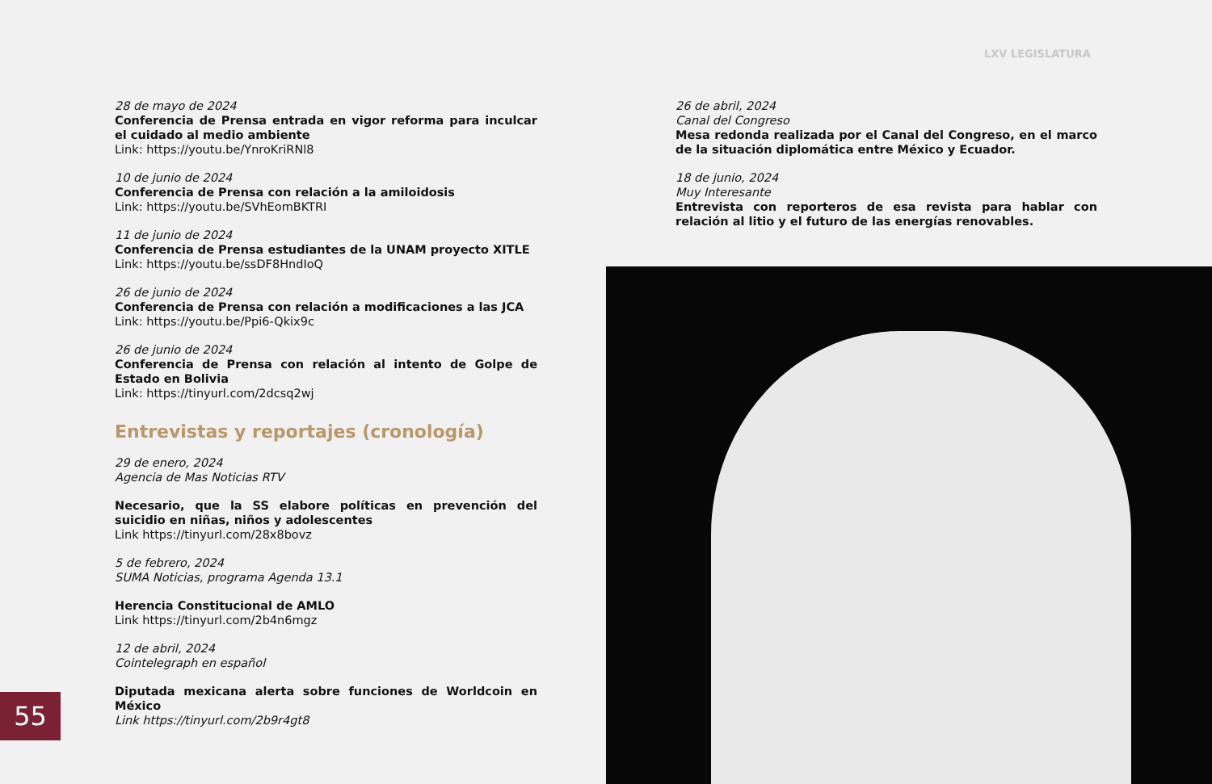LXV LEGISLATURA
28 de mayo de 2024
Conferencia de Prensa entrada en vigor reforma para inculcar el cuidado al medio ambiente
Link: https://youtu.be/YnroKriRNl8
10 de junio de 2024
Conferencia de Prensa con relación a la amiloidosis
Link: https://youtu.be/SVhEomBKTRI
11 de junio de 2024
Conferencia de Prensa estudiantes de la UNAM proyecto XITLE
Link: https://youtu.be/ssDF8HndIoQ
26 de junio de 2024
Conferencia de Prensa con relación a modificaciones a las JCA
Link: https://youtu.be/Ppi6-Qkix9c
26 de junio de 2024
Conferencia de Prensa con relación al intento de Golpe de Estado en Bolivia
Link: https://tinyurl.com/2dcsq2wj
Entrevistas y reportajes (cronología)
29 de enero, 2024
Agencia de Mas Noticias RTV
Necesario, que la SS elabore políticas en prevención del suicidio en niñas, niños y adolescentes
Link https://tinyurl.com/28x8bovz
5 de febrero, 2024
SUMA Noticias, programa Agenda 13.1
Herencia Constitucional de AMLO
Link https://tinyurl.com/2b4n6mgz
12 de abril, 2024
Cointelegraph en español
Diputada mexicana alerta sobre funciones de Worldcoin en México
Link https://tinyurl.com/2b9r4gt8
26 de abril, 2024
Canal del Congreso
Mesa redonda realizada por el Canal del Congreso, en el marco de la situación diplomática entre México y Ecuador.
18 de junio, 2024
Muy Interesante
Entrevista con reporteros de esa revista para hablar con relación al litio y el futuro de las energías renovables.
55